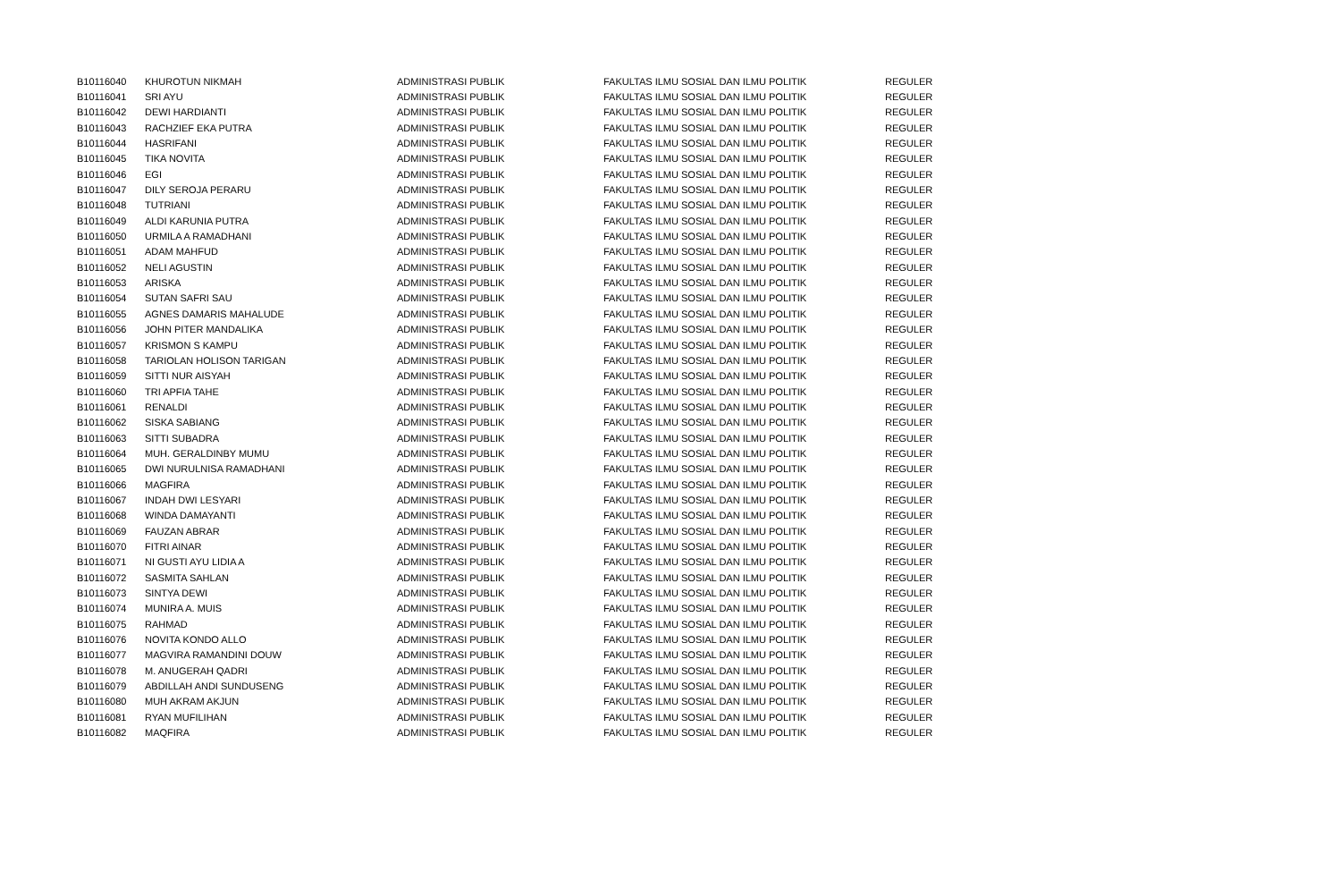| B10116040 | KHUROTUN NIKMAH | ADMINISTRASI PUBLIK | FAKULTAS ILMU SOSIAL DAN ILMU POLITIK | REGULER |
| B10116041 | SRI AYU | ADMINISTRASI PUBLIK | FAKULTAS ILMU SOSIAL DAN ILMU POLITIK | REGULER |
| B10116042 | DEWI HARDIANTI | ADMINISTRASI PUBLIK | FAKULTAS ILMU SOSIAL DAN ILMU POLITIK | REGULER |
| B10116043 | RACHZIEF EKA PUTRA | ADMINISTRASI PUBLIK | FAKULTAS ILMU SOSIAL DAN ILMU POLITIK | REGULER |
| B10116044 | HASRIFANI | ADMINISTRASI PUBLIK | FAKULTAS ILMU SOSIAL DAN ILMU POLITIK | REGULER |
| B10116045 | TIKA NOVITA | ADMINISTRASI PUBLIK | FAKULTAS ILMU SOSIAL DAN ILMU POLITIK | REGULER |
| B10116046 | EGI | ADMINISTRASI PUBLIK | FAKULTAS ILMU SOSIAL DAN ILMU POLITIK | REGULER |
| B10116047 | DILY SEROJA PERARU | ADMINISTRASI PUBLIK | FAKULTAS ILMU SOSIAL DAN ILMU POLITIK | REGULER |
| B10116048 | TUTRIANI | ADMINISTRASI PUBLIK | FAKULTAS ILMU SOSIAL DAN ILMU POLITIK | REGULER |
| B10116049 | ALDI KARUNIA PUTRA | ADMINISTRASI PUBLIK | FAKULTAS ILMU SOSIAL DAN ILMU POLITIK | REGULER |
| B10116050 | URMILA A RAMADHANI | ADMINISTRASI PUBLIK | FAKULTAS ILMU SOSIAL DAN ILMU POLITIK | REGULER |
| B10116051 | ADAM MAHFUD | ADMINISTRASI PUBLIK | FAKULTAS ILMU SOSIAL DAN ILMU POLITIK | REGULER |
| B10116052 | NELI AGUSTIN | ADMINISTRASI PUBLIK | FAKULTAS ILMU SOSIAL DAN ILMU POLITIK | REGULER |
| B10116053 | ARISKA | ADMINISTRASI PUBLIK | FAKULTAS ILMU SOSIAL DAN ILMU POLITIK | REGULER |
| B10116054 | SUTAN SAFRI SAU | ADMINISTRASI PUBLIK | FAKULTAS ILMU SOSIAL DAN ILMU POLITIK | REGULER |
| B10116055 | AGNES DAMARIS MAHALUDE | ADMINISTRASI PUBLIK | FAKULTAS ILMU SOSIAL DAN ILMU POLITIK | REGULER |
| B10116056 | JOHN PITER MANDALIKA | ADMINISTRASI PUBLIK | FAKULTAS ILMU SOSIAL DAN ILMU POLITIK | REGULER |
| B10116057 | KRISMON S KAMPU | ADMINISTRASI PUBLIK | FAKULTAS ILMU SOSIAL DAN ILMU POLITIK | REGULER |
| B10116058 | TARIOLAN HOLISON TARIGAN | ADMINISTRASI PUBLIK | FAKULTAS ILMU SOSIAL DAN ILMU POLITIK | REGULER |
| B10116059 | SITTI NUR AISYAH | ADMINISTRASI PUBLIK | FAKULTAS ILMU SOSIAL DAN ILMU POLITIK | REGULER |
| B10116060 | TRI APFIA TAHE | ADMINISTRASI PUBLIK | FAKULTAS ILMU SOSIAL DAN ILMU POLITIK | REGULER |
| B10116061 | RENALDI | ADMINISTRASI PUBLIK | FAKULTAS ILMU SOSIAL DAN ILMU POLITIK | REGULER |
| B10116062 | SISKA SABIANG | ADMINISTRASI PUBLIK | FAKULTAS ILMU SOSIAL DAN ILMU POLITIK | REGULER |
| B10116063 | SITTI SUBADRA | ADMINISTRASI PUBLIK | FAKULTAS ILMU SOSIAL DAN ILMU POLITIK | REGULER |
| B10116064 | MUH. GERALDINBY MUMU | ADMINISTRASI PUBLIK | FAKULTAS ILMU SOSIAL DAN ILMU POLITIK | REGULER |
| B10116065 | DWI NURULNISA RAMADHANI | ADMINISTRASI PUBLIK | FAKULTAS ILMU SOSIAL DAN ILMU POLITIK | REGULER |
| B10116066 | MAGFIRA | ADMINISTRASI PUBLIK | FAKULTAS ILMU SOSIAL DAN ILMU POLITIK | REGULER |
| B10116067 | INDAH DWI LESYARI | ADMINISTRASI PUBLIK | FAKULTAS ILMU SOSIAL DAN ILMU POLITIK | REGULER |
| B10116068 | WINDA DAMAYANTI | ADMINISTRASI PUBLIK | FAKULTAS ILMU SOSIAL DAN ILMU POLITIK | REGULER |
| B10116069 | FAUZAN ABRAR | ADMINISTRASI PUBLIK | FAKULTAS ILMU SOSIAL DAN ILMU POLITIK | REGULER |
| B10116070 | FITRI AINAR | ADMINISTRASI PUBLIK | FAKULTAS ILMU SOSIAL DAN ILMU POLITIK | REGULER |
| B10116071 | NI GUSTI AYU LIDIA A | ADMINISTRASI PUBLIK | FAKULTAS ILMU SOSIAL DAN ILMU POLITIK | REGULER |
| B10116072 | SASMITA SAHLAN | ADMINISTRASI PUBLIK | FAKULTAS ILMU SOSIAL DAN ILMU POLITIK | REGULER |
| B10116073 | SINTYA DEWI | ADMINISTRASI PUBLIK | FAKULTAS ILMU SOSIAL DAN ILMU POLITIK | REGULER |
| B10116074 | MUNIRA A. MUIS | ADMINISTRASI PUBLIK | FAKULTAS ILMU SOSIAL DAN ILMU POLITIK | REGULER |
| B10116075 | RAHMAD | ADMINISTRASI PUBLIK | FAKULTAS ILMU SOSIAL DAN ILMU POLITIK | REGULER |
| B10116076 | NOVITA KONDO ALLO | ADMINISTRASI PUBLIK | FAKULTAS ILMU SOSIAL DAN ILMU POLITIK | REGULER |
| B10116077 | MAGVIRA RAMANDINI DOUW | ADMINISTRASI PUBLIK | FAKULTAS ILMU SOSIAL DAN ILMU POLITIK | REGULER |
| B10116078 | M. ANUGERAH QADRI | ADMINISTRASI PUBLIK | FAKULTAS ILMU SOSIAL DAN ILMU POLITIK | REGULER |
| B10116079 | ABDILLAH ANDI SUNDUSENG | ADMINISTRASI PUBLIK | FAKULTAS ILMU SOSIAL DAN ILMU POLITIK | REGULER |
| B10116080 | MUH AKRAM AKJUN | ADMINISTRASI PUBLIK | FAKULTAS ILMU SOSIAL DAN ILMU POLITIK | REGULER |
| B10116081 | RYAN MUFILIHAN | ADMINISTRASI PUBLIK | FAKULTAS ILMU SOSIAL DAN ILMU POLITIK | REGULER |
| B10116082 | MAQFIRA | ADMINISTRASI PUBLIK | FAKULTAS ILMU SOSIAL DAN ILMU POLITIK | REGULER |